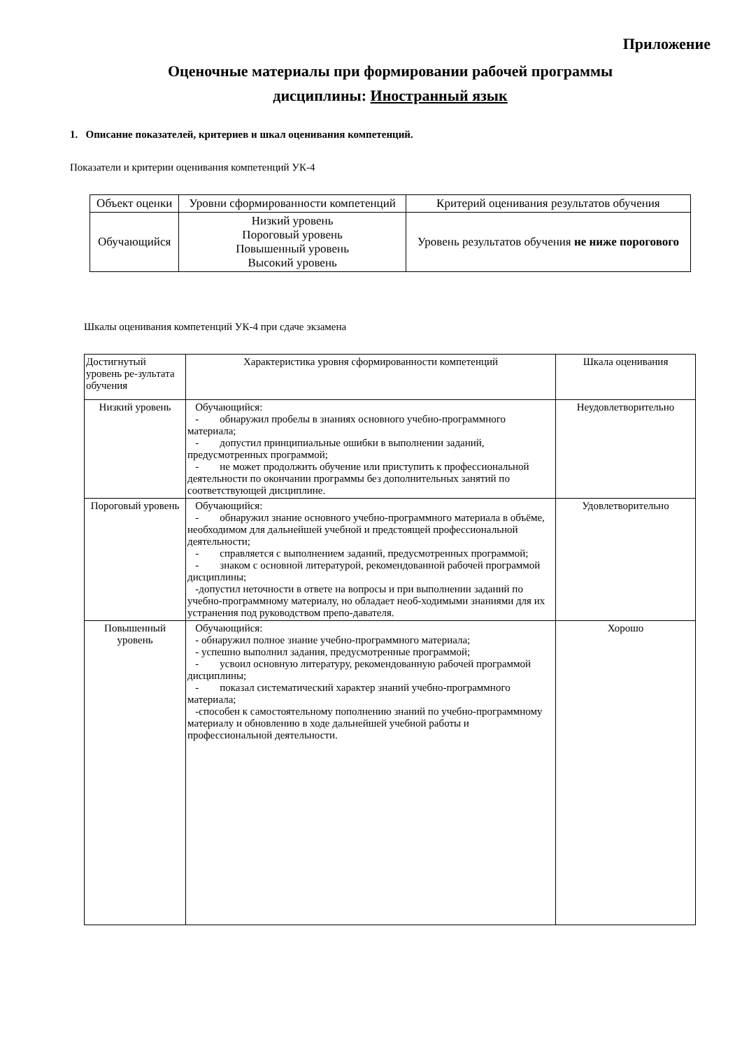Приложение
Оценочные материалы при формировании рабочей программы
дисциплины: Иностранный язык
1. Описание показателей, критериев и шкал оценивания компетенций.
Показатели и критерии оценивания компетенций УК-4
| Объект оценки | Уровни сформированности компетенций | Критерий оценивания результатов обучения |
| --- | --- | --- |
| Обучающийся | Низкий уровень Пороговый уровень Повышенный уровень Высокий уровень | Уровень результатов обучения не ниже порогового |
Шкалы оценивания компетенций УК-4 при сдаче экзамена
| Достигнутый уровень ре-зультата обучения | Характеристика уровня сформированности компетенций | Шкала оценивания |
| --- | --- | --- |
| Низкий уровень | Обучающийся: - обнаружил пробелы в знаниях основного учебно-программного материала; - допустил принципиальные ошибки в выполнении заданий, предусмотренных программой; - не может продолжить обучение или приступить к профессиональной деятельности по окончании программы без дополнительных занятий по соответствующей дисциплине. | Неудовлетворительно |
| Пороговый уровень | Обучающийся: - обнаружил знание основного учебно-программного материала в объёме, необходимом для дальнейшей учебной и предстоящей профессиональной деятельности; - справляется с выполнением заданий, предусмотренных программой; - знаком с основной литературой, рекомендованной рабочей программой дисциплины; -допустил неточности в ответе на вопросы и при выполнении заданий по учебно-программному материалу, но обладает необ-ходимыми знаниями для их устранения под руководством препо-давателя. | Удовлетворительно |
| Повышенный уровень | Обучающийся: - обнаружил полное знание учебно-программного материала; - успешно выполнил задания, предусмотренные программой; - усвоил основную литературу, рекомендованную рабочей программой дисциплины; - показал систематический характер знаний учебно-программного материала; -способен к самостоятельному пополнению знаний по учебно-программному материалу и обновлению в ходе дальнейшей учебной работы и профессиональной деятельности. | Хорошо |